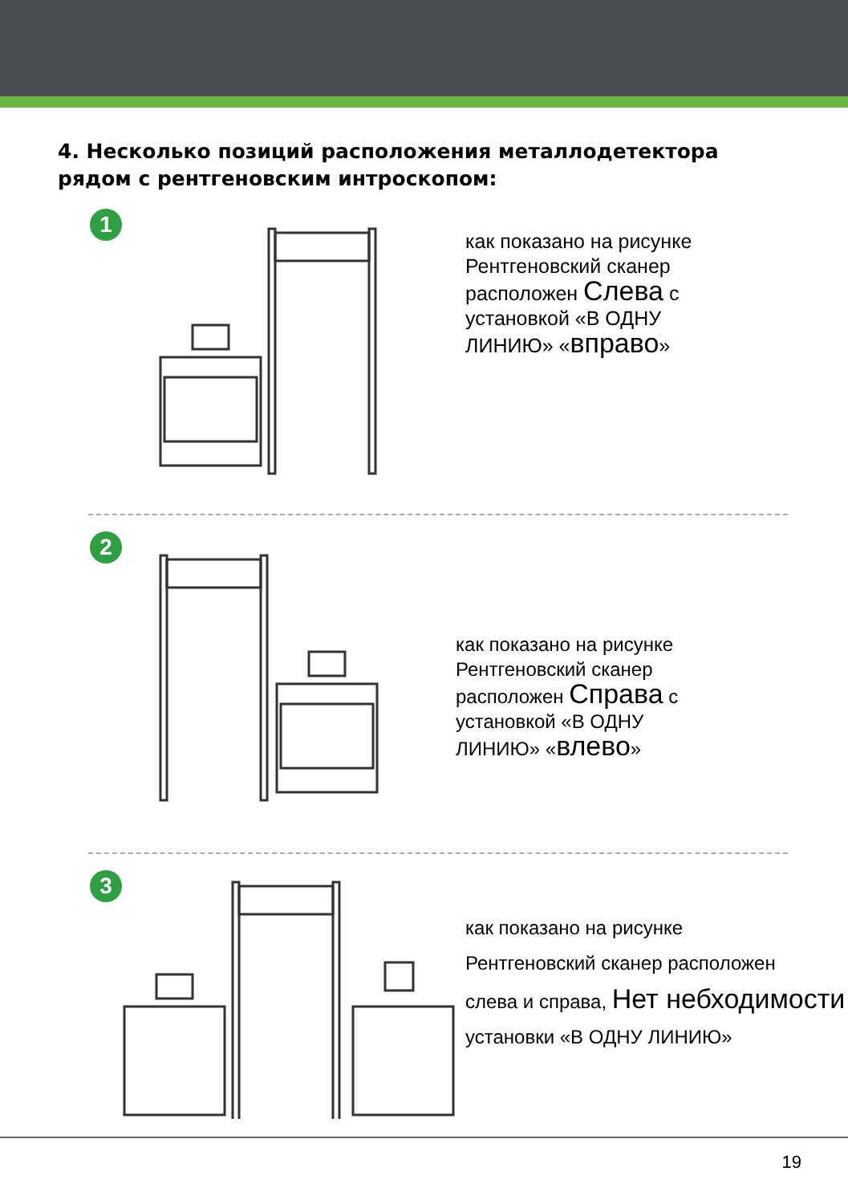4. Несколько позиций расположения металлодетектора рядом с рентгеновским интроскопом:
1
как показано на рисунке
Рентгеновский сканер
расположен Слева с
установкой «В ОДНУ
ЛИНИЮ» «вправо»
2
как показано на рисунке
Рентгеновский сканер
расположен Справа с
установкой «В ОДНУ
ЛИНИЮ» «влево»
3
как показано на рисунке
Рентгеновский сканер расположен
слева и справа, Нет небходимости установки «В ОДНУ ЛИНИЮ»
19